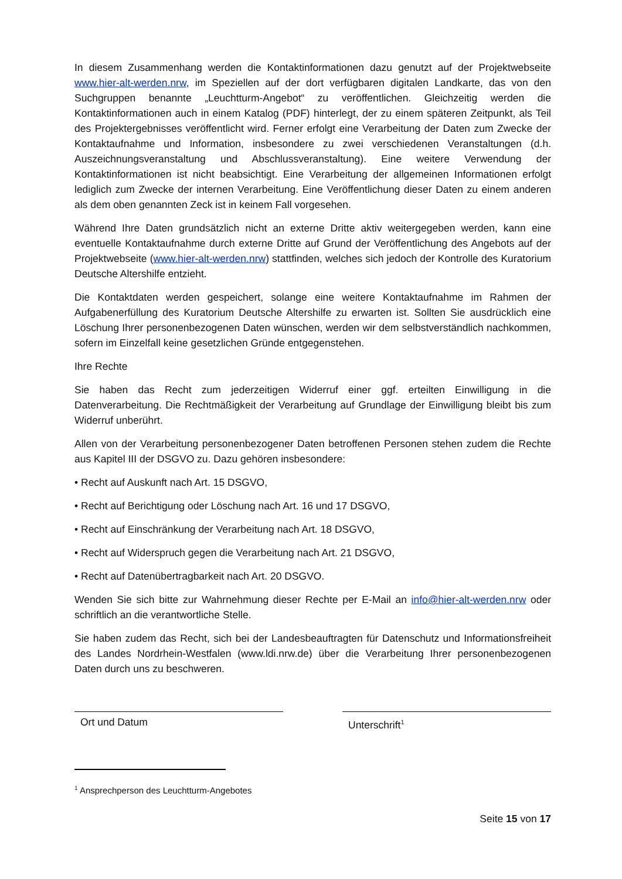In diesem Zusammenhang werden die Kontaktinformationen dazu genutzt auf der Projektwebseite www.hier-alt-werden.nrw, im Speziellen auf der dort verfügbaren digitalen Landkarte, das von den Suchgruppen benannte „Leuchtturm-Angebot“ zu veröffentlichen. Gleichzeitig werden die Kontaktinformationen auch in einem Katalog (PDF) hinterlegt, der zu einem späteren Zeitpunkt, als Teil des Projektergebnisses veröffentlicht wird. Ferner erfolgt eine Verarbeitung der Daten zum Zwecke der Kontaktaufnahme und Information, insbesondere zu zwei verschiedenen Veranstaltungen (d.h. Auszeichnungsveranstaltung und Abschlussveranstaltung). Eine weitere Verwendung der Kontaktinformationen ist nicht beabsichtigt. Eine Verarbeitung der allgemeinen Informationen erfolgt lediglich zum Zwecke der internen Verarbeitung. Eine Veröffentlichung dieser Daten zu einem anderen als dem oben genannten Zeck ist in keinem Fall vorgesehen.
Während Ihre Daten grundsätzlich nicht an externe Dritte aktiv weitergegeben werden, kann eine eventuelle Kontaktaufnahme durch externe Dritte auf Grund der Veröffentlichung des Angebots auf der Projektwebseite (www.hier-alt-werden.nrw) stattfinden, welches sich jedoch der Kontrolle des Kuratorium Deutsche Altershilfe entzieht.
Die Kontaktdaten werden gespeichert, solange eine weitere Kontaktaufnahme im Rahmen der Aufgabenerfüllung des Kuratorium Deutsche Altershilfe zu erwarten ist. Sollten Sie ausdrücklich eine Löschung Ihrer personenbezogenen Daten wünschen, werden wir dem selbstverständlich nachkommen, sofern im Einzelfall keine gesetzlichen Gründe entgegenstehen.
Ihre Rechte
Sie haben das Recht zum jederzeitigen Widerruf einer ggf. erteilten Einwilligung in die Datenverarbeitung. Die Rechtmäßigkeit der Verarbeitung auf Grundlage der Einwilligung bleibt bis zum Widerruf unberührt.
Allen von der Verarbeitung personenbezogener Daten betroffenen Personen stehen zudem die Rechte aus Kapitel III der DSGVO zu. Dazu gehören insbesondere:
• Recht auf Auskunft nach Art. 15 DSGVO,
• Recht auf Berichtigung oder Löschung nach Art. 16 und 17 DSGVO,
• Recht auf Einschränkung der Verarbeitung nach Art. 18 DSGVO,
• Recht auf Widerspruch gegen die Verarbeitung nach Art. 21 DSGVO,
• Recht auf Datenübertragbarkeit nach Art. 20 DSGVO.
Wenden Sie sich bitte zur Wahrnehmung dieser Rechte per E-Mail an info@hier-alt-werden.nrw oder schriftlich an die verantwortliche Stelle.
Sie haben zudem das Recht, sich bei der Landesbeauftragten für Datenschutz und Informationsfreiheit des Landes Nordrhein-Westfalen (www.ldi.nrw.de) über die Verarbeitung Ihrer personenbezogenen Daten durch uns zu beschweren.
Ort und Datum Unterschrift<sup>1</sup>
<sup>1</sup> Ansprechperson des Leuchtturm-Angebotes
Seite 15 von 17